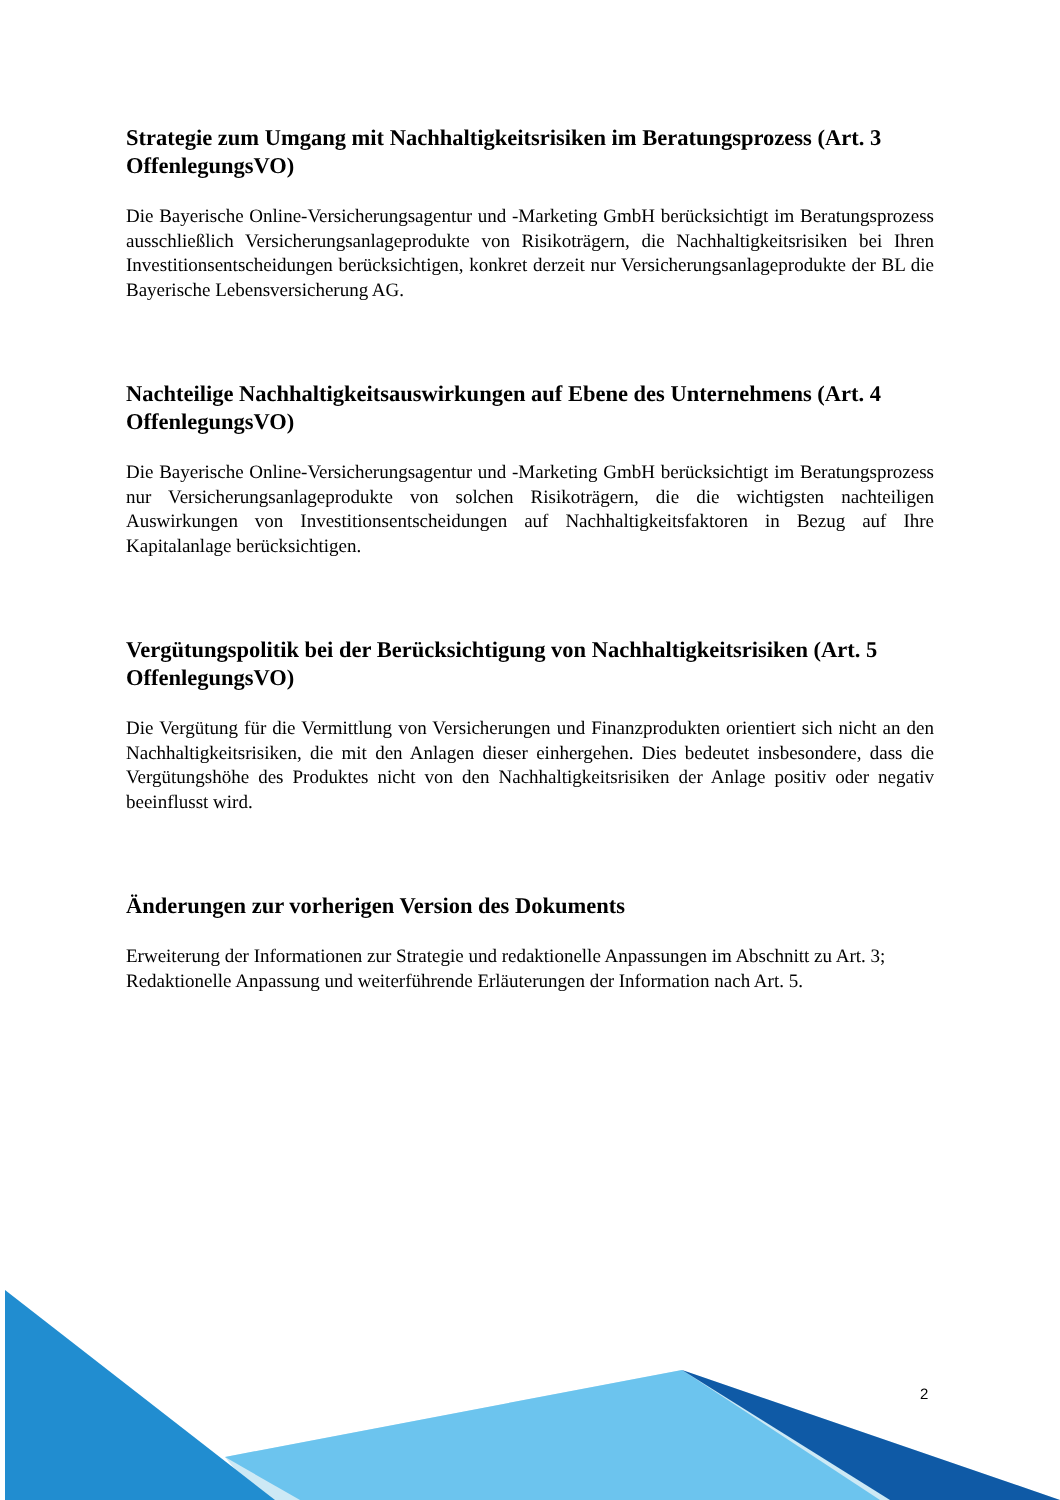Strategie zum Umgang mit Nachhaltigkeitsrisiken im Beratungsprozess (Art. 3 OffenlegungsVO)
Die Bayerische Online-Versicherungsagentur und -Marketing GmbH berücksichtigt im Beratungsprozess ausschließlich Versicherungsanlageprodukte von Risikoträgern, die Nachhaltigkeitsrisiken bei Ihren Investitionsentscheidungen berücksichtigen, konkret derzeit nur Versicherungsanlageprodukte der BL die Bayerische Lebensversicherung AG.
Nachteilige Nachhaltigkeitsauswirkungen auf Ebene des Unternehmens (Art. 4 OffenlegungsVO)
Die Bayerische Online-Versicherungsagentur und -Marketing GmbH berücksichtigt im Beratungsprozess nur Versicherungsanlageprodukte von solchen Risikoträgern, die die wichtigsten nachteiligen Auswirkungen von Investitionsentscheidungen auf Nachhaltigkeitsfaktoren in Bezug auf Ihre Kapitalanlage berücksichtigen.
Vergütungspolitik bei der Berücksichtigung von Nachhaltigkeitsrisiken (Art. 5 OffenlegungsVO)
Die Vergütung für die Vermittlung von Versicherungen und Finanzprodukten orientiert sich nicht an den Nachhaltigkeitsrisiken, die mit den Anlagen dieser einhergehen. Dies bedeutet insbesondere, dass die Vergütungshöhe des Produktes nicht von den Nachhaltigkeitsrisiken der Anlage positiv oder negativ beeinflusst wird.
Änderungen zur vorherigen Version des Dokuments
Erweiterung der Informationen zur Strategie und redaktionelle Anpassungen im Abschnitt zu Art. 3;
Redaktionelle Anpassung und weiterführende Erläuterungen der Information nach Art. 5.
2